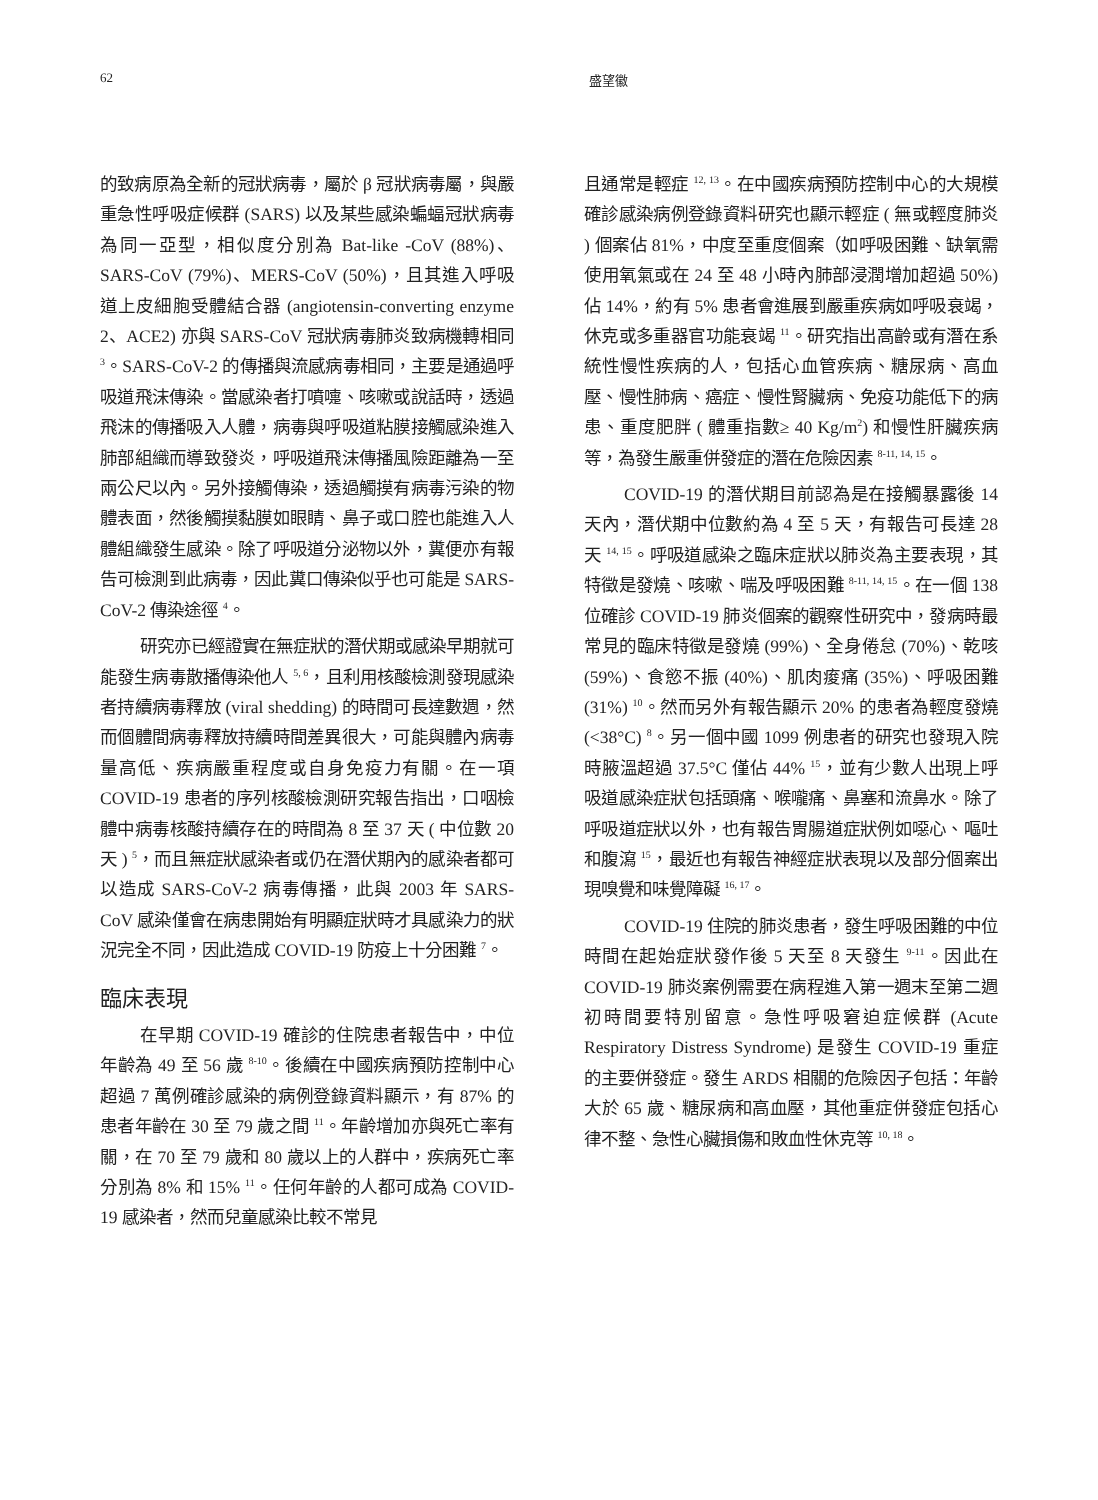62 盛望徽
的致病原為全新的冠狀病毒，屬於 β 冠狀病毒屬，與嚴重急性呼吸症候群 (SARS) 以及某些感染蝙蝠冠狀病毒為同一亞型，相似度分別為 Bat-like -CoV (88%)、SARS-CoV (79%)、MERS-CoV (50%)，且其進入呼吸道上皮細胞受體結合器 (angiotensin-converting enzyme 2、ACE2) 亦與 SARS-CoV 冠狀病毒肺炎致病機轉相同 <sup>3</sup>。SARS-CoV-2 的傳播與流感病毒相同，主要是通過呼吸道飛沫傳染。當感染者打噴嚏、咳嗽或說話時，透過飛沫的傳播吸入人體，病毒與呼吸道粘膜接觸感染進入肺部組織而導致發炎，呼吸道飛沫傳播風險距離為一至兩公尺以內。另外接觸傳染，透過觸摸有病毒污染的物體表面，然後觸摸黏膜如眼睛、鼻子或口腔也能進入人體組織發生感染。除了呼吸道分泌物以外，糞便亦有報告可檢測到此病毒，因此糞口傳染似乎也可能是 SARS-CoV-2 傳染途徑 <sup>4</sup>。
研究亦已經證實在無症狀的潛伏期或感染早期就可能發生病毒散播傳染他人 <sup>5, 6</sup>，且利用核酸檢測發現感染者持續病毒釋放 (viral shedding) 的時間可長達數週，然而個體間病毒釋放持續時間差異很大，可能與體內病毒量高低、疾病嚴重程度或自身免疫力有關。在一項 COVID-19 患者的序列核酸檢測研究報告指出，口咽檢體中病毒核酸持續存在的時間為 8 至 37 天 ( 中位數 20 天 ) <sup>5</sup>，而且無症狀感染者或仍在潛伏期內的感染者都可以造成 SARS-CoV-2 病毒傳播，此與 2003 年 SARS-CoV 感染僅會在病患開始有明顯症狀時才具感染力的狀況完全不同，因此造成 COVID-19 防疫上十分困難 <sup>7</sup>。
臨床表現
在早期 COVID-19 確診的住院患者報告中，中位年齡為 49 至 56 歲 <sup>8-10</sup>。後續在中國疾病預防控制中心超過 7 萬例確診感染的病例登錄資料顯示，有 87% 的患者年齡在 30 至 79 歲之間 <sup>11</sup>。年齡增加亦與死亡率有關，在 70 至 79 歲和 80 歲以上的人群中，疾病死亡率分別為 8% 和 15% <sup>11</sup>。任何年齡的人都可成為 COVID-19 感染者，然而兒童感染比較不常見
且通常是輕症 <sup>12, 13</sup>。在中國疾病預防控制中心的大規模確診感染病例登錄資料研究也顯示輕症 ( 無或輕度肺炎 ) 個案佔 81%，中度至重度個案（如呼吸困難、缺氧需使用氧氣或在 24 至 48 小時內肺部浸潤增加超過 50%) 佔 14%，約有 5% 患者會進展到嚴重疾病如呼吸衰竭，休克或多重器官功能衰竭 <sup>11</sup>。研究指出高齡或有潛在系統性慢性疾病的人，包括心血管疾病、糖尿病、高血壓、慢性肺病、癌症、慢性腎臟病、免疫功能低下的病患、重度肥胖 ( 體重指數≥ 40 Kg/m<sup>2</sup>) 和慢性肝臟疾病等，為發生嚴重併發症的潛在危險因素 <sup>8-11, 14, 15</sup>。
COVID-19 的潛伏期目前認為是在接觸暴露後 14 天內，潛伏期中位數約為 4 至 5 天，有報告可長達 28 天 <sup>14, 15</sup>。呼吸道感染之臨床症狀以肺炎為主要表現，其特徵是發燒、咳嗽、喘及呼吸困難 <sup>8-11, 14, 15</sup>。在一個 138 位確診 COVID-19 肺炎個案的觀察性研究中，發病時最常見的臨床特徵是發燒 (99%)、全身倦怠 (70%)、乾咳 (59%)、食慾不振 (40%)、肌肉痠痛 (35%)、呼吸困難 (31%) <sup>10</sup>。然而另外有報告顯示 20% 的患者為輕度發燒 (<38°C) <sup>8</sup>。另一個中國 1099 例患者的研究也發現入院時腋溫超過 37.5°C 僅佔 44% <sup>15</sup>，並有少數人出現上呼吸道感染症狀包括頭痛、喉嚨痛、鼻塞和流鼻水。除了呼吸道症狀以外，也有報告胃腸道症狀例如噁心、嘔吐和腹瀉 <sup>15</sup>，最近也有報告神經症狀表現以及部分個案出現嗅覺和味覺障礙 <sup>16, 17</sup>。
COVID-19 住院的肺炎患者，發生呼吸困難的中位時間在起始症狀發作後 5 天至 8 天發生 <sup>9-11</sup>。因此在 COVID-19 肺炎案例需要在病程進入第一週末至第二週初時間要特別留意。急性呼吸窘迫症候群 (Acute Respiratory Distress Syndrome) 是發生 COVID-19 重症的主要併發症。發生 ARDS 相關的危險因子包括：年齡大於 65 歲、糖尿病和高血壓，其他重症併發症包括心律不整、急性心臟損傷和敗血性休克等 <sup>10, 18</sup>。